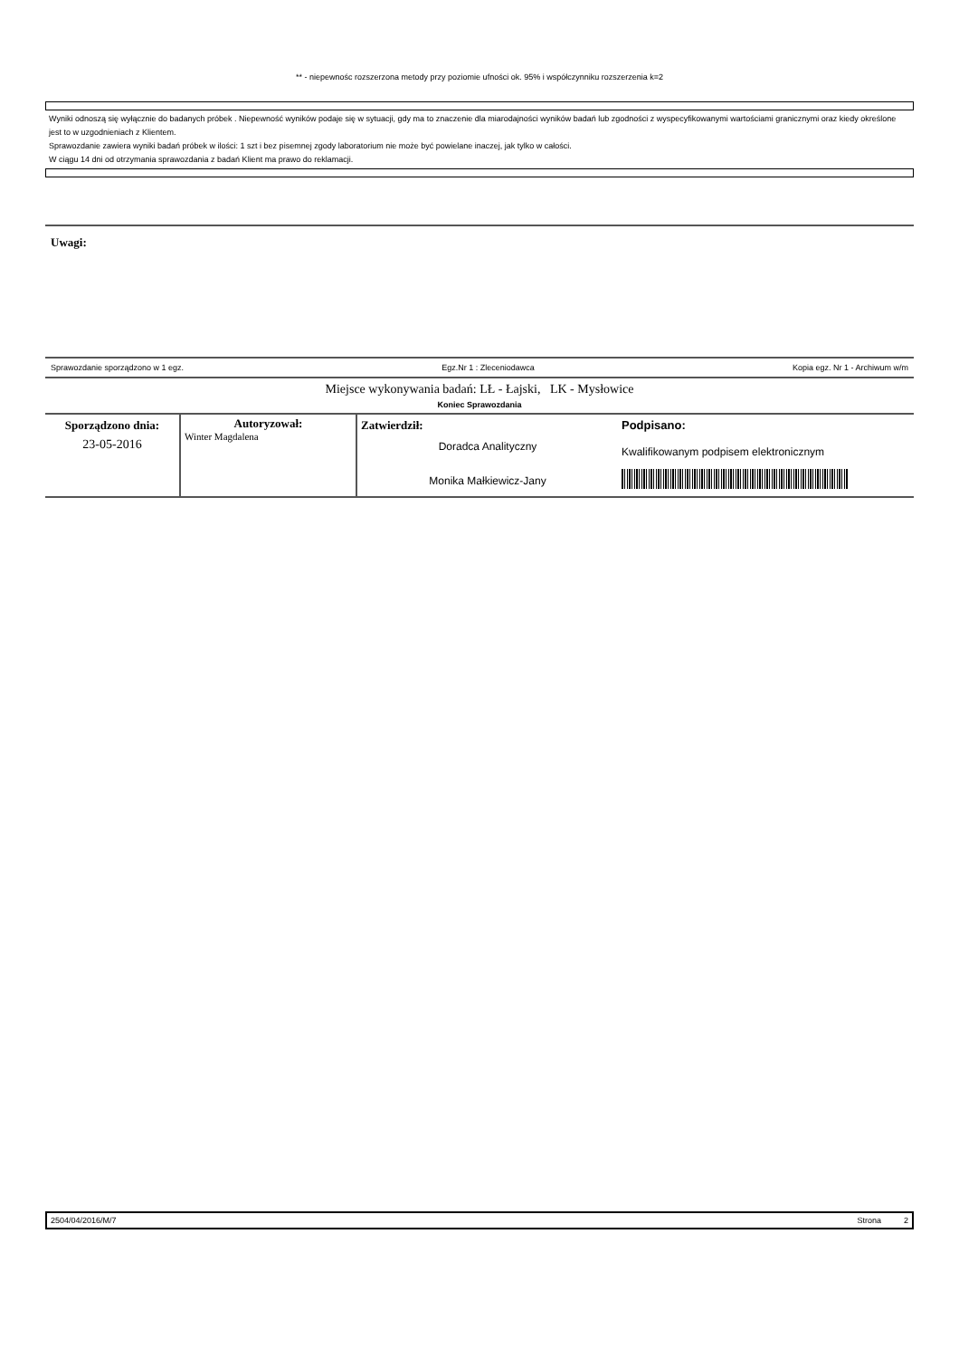** - niepewnośc rozszerzona metody przy poziomie ufności ok. 95% i współczynniku rozszerzenia k=2
Wyniki odnoszą się wyłącznie do badanych próbek . Niepewność wyników podaje się w sytuacji, gdy ma to znaczenie dla miarodajności wyników badań lub zgodności z wyspecyfikowanymi wartościami granicznymi oraz kiedy określone jest to w uzgodnieniach z Klientem.
Sprawozdanie zawiera wyniki badań próbek w ilości: 1 szt i bez pisemnej zgody laboratorium nie może być powielane inaczej, jak tylko w całości.
W ciągu 14 dni od otrzymania sprawozdania z badań Klient ma prawo do reklamacji.
Uwagi:
Sprawozdanie sporządzono w 1 egz. Egz.Nr 1 : Zleceniodawca Kopia egz. Nr 1 - Archiwum w/m
Miejsce wykonywania badań: LŁ - Łajski, LK - Mysłowice
Koniec Sprawozdania
| Sporządzono dnia: 23-05-2016 | Autoryzował: Winter Magdalena | Zatwierdził: Doradca Analityczny Monika Małkiewicz-Jany | Podpisano: Kwalifikowanym podpisem elektronicznym |
2504/04/2016/M/7 Strona 2